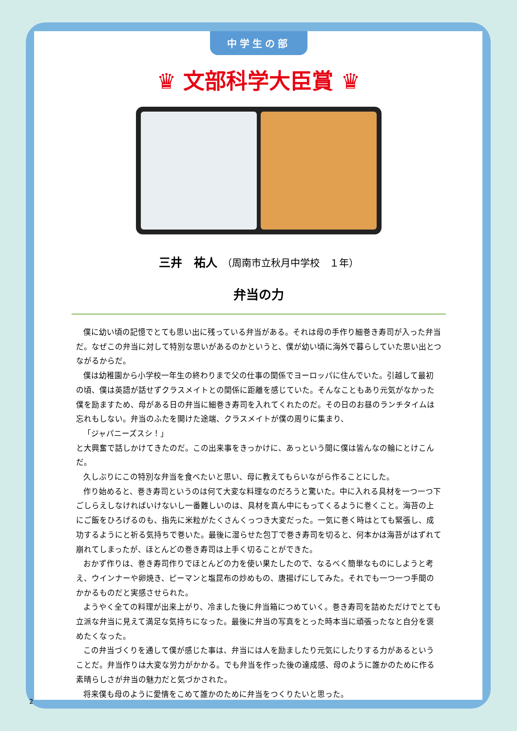中学生の部
♛ 文部科学大臣賞 ♛
三井　祐人　（周南市立秋月中学校　１年）
弁当の力
僕に幼い頃の記憶でとても思い出に残っている弁当がある。それは母の手作り細巻き寿司が入った弁当だ。なぜこの弁当に対して特別な思いがあるのかというと、僕が幼い頃に海外で暮らしていた思い出とつながるからだ。
僕は幼稚園から小学校一年生の終わりまで父の仕事の関係でヨーロッパに住んでいた。引越して最初の頃、僕は英語が話せずクラスメイトとの関係に距離を感じていた。そんなこともあり元気がなかった僕を励ますため、母がある日の弁当に細巻き寿司を入れてくれたのだ。その日のお昼のランチタイムは忘れもしない。弁当のふたを開けた途端、クラスメイトが僕の周りに集まり、
「ジャパニーズスシ！」
と大興奮で話しかけてきたのだ。この出来事をきっかけに、あっという間に僕は皆んなの輪にとけこんだ。
久しぶりにこの特別な弁当を食べたいと思い、母に教えてもらいながら作ることにした。
作り始めると、巻き寿司というのは何て大変な料理なのだろうと驚いた。中に入れる具材を一つ一つ下ごしらえしなければいけないし一番難しいのは、具材を真ん中にもってくるように巻くこと。海苔の上にご飯をひろげるのも、指先に米粒がたくさんくっつき大変だった。一気に巻く時はとても緊張し、成功するようにと祈る気持ちで巻いた。最後に湿らせた包丁で巻き寿司を切ると、何本かは海苔がはずれて崩れてしまったが、ほとんどの巻き寿司は上手く切ることができた。
おかず作りは、巻き寿司作りでほとんどの力を使い果たしたので、なるべく簡単なものにしようと考え、ウインナーや卵焼き、ピーマンと塩昆布の炒めもの、唐揚げにしてみた。それでも一つ一つ手間のかかるものだと実感させられた。
ようやく全ての料理が出来上がり、冷ました後に弁当箱につめていく。巻き寿司を詰めただけでとても立派な弁当に見えて満足な気持ちになった。最後に弁当の写真をとった時本当に頑張ったなと自分を褒めたくなった。
この弁当づくりを通して僕が感じた事は、弁当には人を励ましたり元気にしたりする力があるということだ。弁当作りは大変な労力がかかる。でも弁当を作った後の達成感、母のように誰かのために作る素晴らしさが弁当の魅力だと気づかされた。
将来僕も母のように愛情をこめて誰かのために弁当をつくりたいと思った。
2